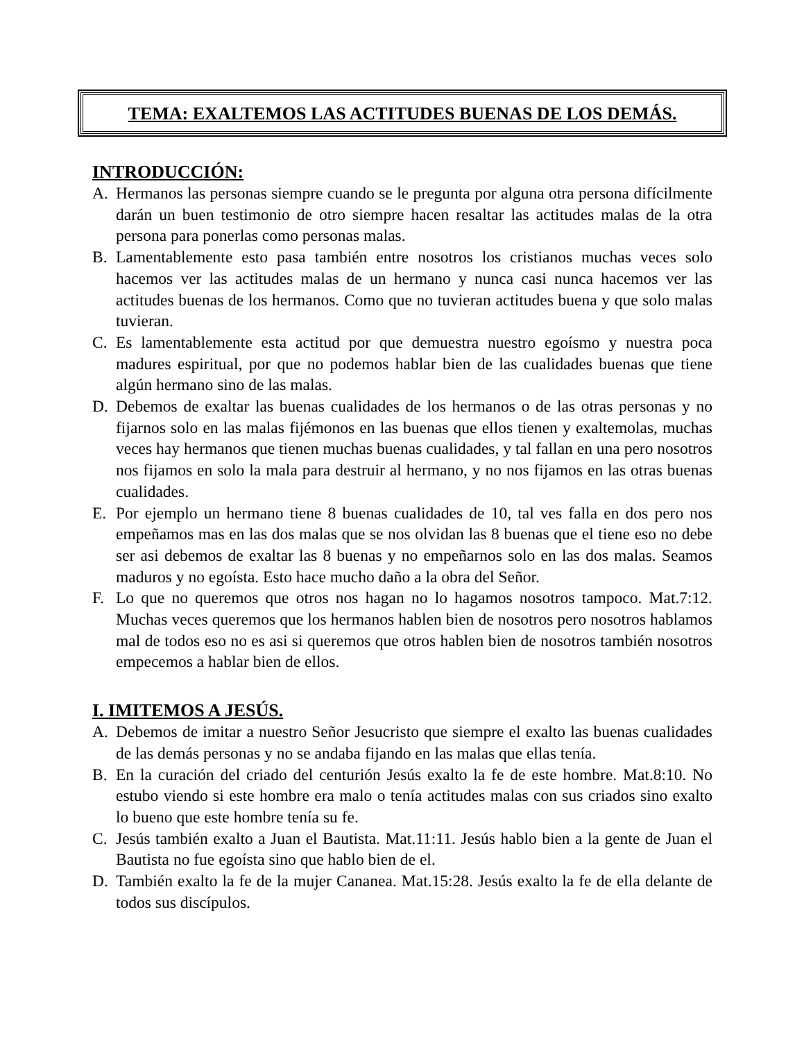TEMA: EXALTEMOS LAS ACTITUDES BUENAS DE LOS DEMÁS.
INTRODUCCIÓN:
A. Hermanos las personas siempre cuando se le pregunta por alguna otra persona difícilmente darán un buen testimonio de otro siempre hacen resaltar las actitudes malas de la otra persona para ponerlas como personas malas.
B. Lamentablemente esto pasa también entre nosotros los cristianos muchas veces solo hacemos ver las actitudes malas de un hermano y nunca casi nunca hacemos ver las actitudes buenas de los hermanos. Como que no tuvieran actitudes buena y que solo malas tuvieran.
C. Es lamentablemente esta actitud por que demuestra nuestro egoísmo y nuestra poca madures espiritual, por que no podemos hablar bien de las cualidades buenas que tiene algún hermano sino de las malas.
D. Debemos de exaltar las buenas cualidades de los hermanos o de las otras personas y no fijarnos solo en las malas fijémonos en las buenas que ellos tienen y exaltemolas, muchas veces hay hermanos que tienen muchas buenas cualidades, y tal fallan en una pero nosotros nos fijamos en solo la mala para destruir al hermano, y no nos fijamos en las otras buenas cualidades.
E. Por ejemplo un hermano tiene 8 buenas cualidades de 10, tal ves falla en dos pero nos empeñamos mas en las dos malas que se nos olvidan las 8 buenas que el tiene eso no debe ser asi debemos de exaltar las 8 buenas y no empeñarnos solo en las dos malas. Seamos maduros y no egoísta. Esto hace mucho daño a la obra del Señor.
F. Lo que no queremos que otros nos hagan no lo hagamos nosotros tampoco. Mat.7:12. Muchas veces queremos que los hermanos hablen bien de nosotros pero nosotros hablamos mal de todos eso no es asi si queremos que otros hablen bien de nosotros también nosotros empecemos a hablar bien de ellos.
I. IMITEMOS A JESÚS.
A. Debemos de imitar a nuestro Señor Jesucristo que siempre el exalto las buenas cualidades de las demás personas y no se andaba fijando en las malas que ellas tenía.
B. En la curación del criado del centurión Jesús exalto la fe de este hombre. Mat.8:10. No estubo viendo si este hombre era malo o tenía actitudes malas con sus criados sino exalto lo bueno que este hombre tenía su fe.
C. Jesús también exalto a Juan el Bautista. Mat.11:11. Jesús hablo bien a la gente de Juan el Bautista no fue egoísta sino que hablo bien de el.
D. También exalto la fe de la mujer Cananea. Mat.15:28. Jesús exalto la fe de ella delante de todos sus discípulos.